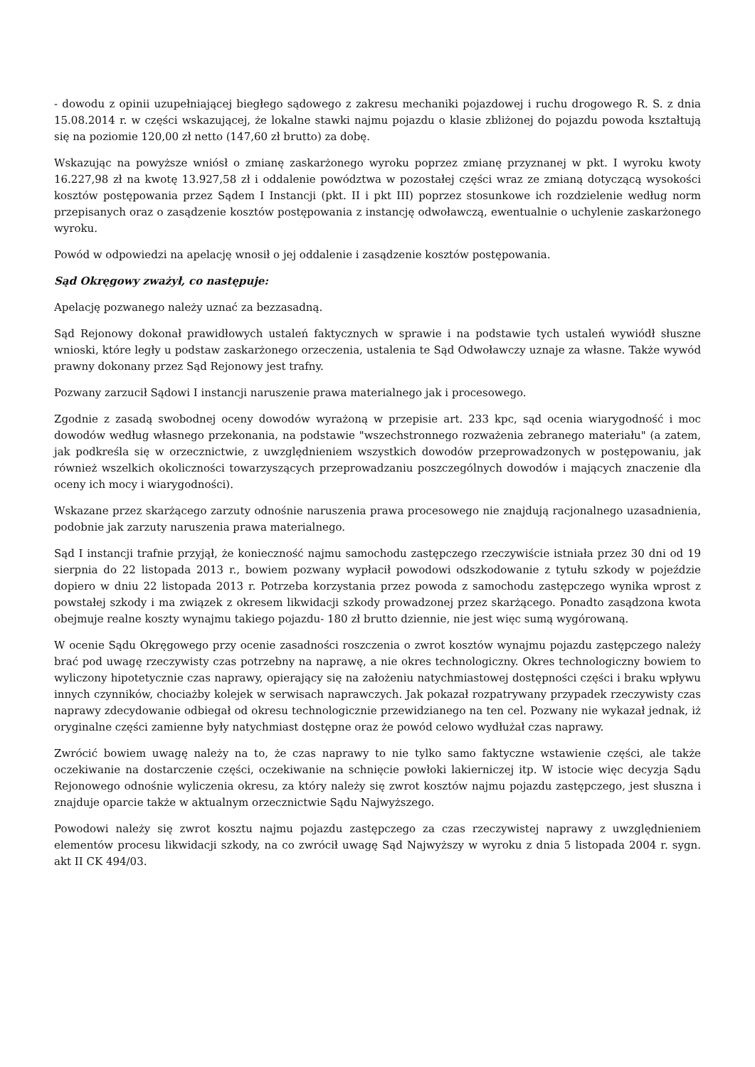- dowodu z opinii uzupełniającej biegłego sądowego z zakresu mechaniki pojazdowej i ruchu drogowego R. S. z dnia 15.08.2014 r. w części wskazującej, że lokalne stawki najmu pojazdu o klasie zbliżonej do pojazdu powoda kształtują się na poziomie 120,00 zł netto (147,60 zł brutto) za dobę.
Wskazując na powyższe wniósł o zmianę zaskarżonego wyroku poprzez zmianę przyznanej w pkt. I wyroku kwoty 16.227,98 zł na kwotę 13.927,58 zł i oddalenie powództwa w pozostałej części wraz ze zmianą dotyczącą wysokości kosztów postępowania przez Sądem I Instancji (pkt. II i pkt III) poprzez stosunkowe ich rozdzielenie według norm przepisanych oraz o zasądzenie kosztów postępowania z instancję odwoławczą, ewentualnie o uchylenie zaskarżonego wyroku.
Powód w odpowiedzi na apelację wnosił o jej oddalenie i zasądzenie kosztów postępowania.
Sąd Okręgowy zważył, co następuje:
Apelację pozwanego należy uznać za bezzasadną.
Sąd Rejonowy dokonał prawidłowych ustaleń faktycznych w sprawie i na podstawie tych ustaleń wywiódł słuszne wnioski, które legły u podstaw zaskarżonego orzeczenia, ustalenia te Sąd Odwoławczy uznaje za własne. Także wywód prawny dokonany przez Sąd Rejonowy jest trafny.
Pozwany zarzucił Sądowi I instancji naruszenie prawa materialnego jak i procesowego.
Zgodnie z zasadą swobodnej oceny dowodów wyrażoną w przepisie art. 233 kpc, sąd ocenia wiarygodność i moc dowodów według własnego przekonania, na podstawie "wszechstronnego rozważenia zebranego materiału" (a zatem, jak podkreśla się w orzecznictwie, z uwzględnieniem wszystkich dowodów przeprowadzonych w postępowaniu, jak również wszelkich okoliczności towarzyszących przeprowadzaniu poszczególnych dowodów i mających znaczenie dla oceny ich mocy i wiarygodności).
Wskazane przez skarżącego zarzuty odnośnie naruszenia prawa procesowego nie znajdują racjonalnego uzasadnienia, podobnie jak zarzuty naruszenia prawa materialnego.
Sąd I instancji trafnie przyjął, że konieczność najmu samochodu zastępczego rzeczywiście istniała przez 30 dni od 19 sierpnia do 22 listopada 2013 r., bowiem pozwany wypłacił powodowi odszkodowanie z tytułu szkody w pojeździe dopiero w dniu 22 listopada 2013 r. Potrzeba korzystania przez powoda z samochodu zastępczego wynika wprost z powstałej szkody i ma związek z okresem likwidacji szkody prowadzonej przez skarżącego. Ponadto zasądzona kwota obejmuje realne koszty wynajmu takiego pojazdu- 180 zł brutto dziennie, nie jest więc sumą wygórowaną.
W ocenie Sądu Okręgowego przy ocenie zasadności roszczenia o zwrot kosztów wynajmu pojazdu zastępczego należy brać pod uwagę rzeczywisty czas potrzebny na naprawę, a nie okres technologiczny. Okres technologiczny bowiem to wyliczony hipotetycznie czas naprawy, opierający się na założeniu natychmiastowej dostępności części i braku wpływu innych czynników, chociażby kolejek w serwisach naprawczych. Jak pokazał rozpatrywany przypadek rzeczywisty czas naprawy zdecydowanie odbiegał od okresu technologicznie przewidzianego na ten cel. Pozwany nie wykazał jednak, iż oryginalne części zamienne były natychmiast dostępne oraz że powód celowo wydłużał czas naprawy.
Zwrócić bowiem uwagę należy na to, że czas naprawy to nie tylko samo faktyczne wstawienie części, ale także oczekiwanie na dostarczenie części, oczekiwanie na schnięcie powłoki lakierniczej itp. W istocie więc decyzja Sądu Rejonowego odnośnie wyliczenia okresu, za który należy się zwrot kosztów najmu pojazdu zastępczego, jest słuszna i znajduje oparcie także w aktualnym orzecznictwie Sądu Najwyższego.
Powodowi należy się zwrot kosztu najmu pojazdu zastępczego za czas rzeczywistej naprawy z uwzględnieniem elementów procesu likwidacji szkody, na co zwrócił uwagę Sąd Najwyższy w wyroku z dnia 5 listopada 2004 r. sygn. akt II CK 494/03.